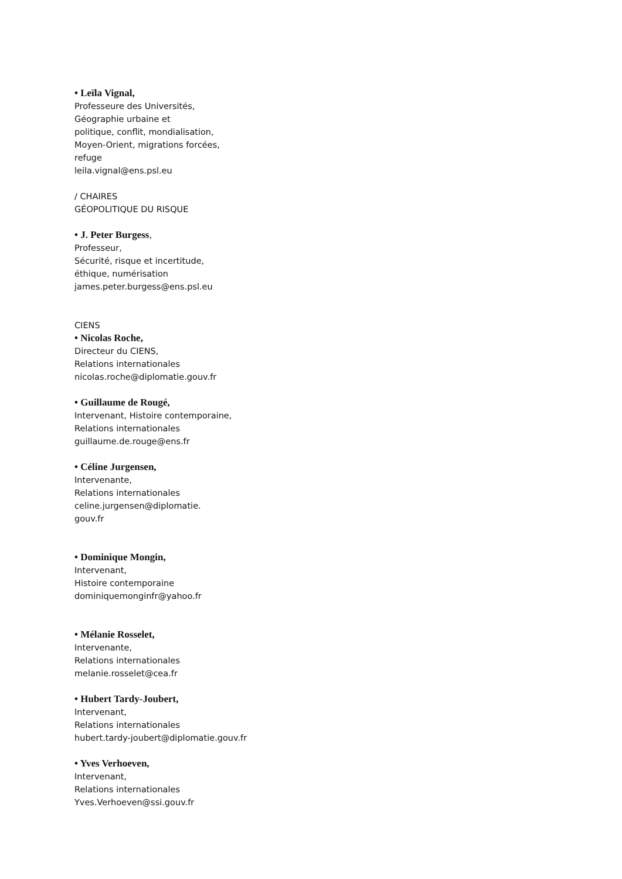• Leïla Vignal,
Professeure des Universités,
Géographie urbaine et
politique, conflit, mondialisation,
Moyen-Orient, migrations forcées,
refuge
leila.vignal@ens.psl.eu
/ CHAIRES
GÉOPOLITIQUE DU RISQUE
• J. Peter Burgess,
Professeur,
Sécurité, risque et incertitude,
éthique, numérisation
james.peter.burgess@ens.psl.eu
CIENS
• Nicolas Roche,
Directeur du CIENS,
Relations internationales
nicolas.roche@diplomatie.gouv.fr
• Guillaume de Rougé,
Intervenant, Histoire contemporaine,
Relations internationales
guillaume.de.rouge@ens.fr
• Céline Jurgensen,
Intervenante,
Relations internationales
celine.jurgensen@diplomatie.
gouv.fr
• Dominique Mongin,
Intervenant,
Histoire contemporaine
dominiquemonginfr@yahoo.fr
• Mélanie Rosselet,
Intervenante,
Relations internationales
melanie.rosselet@cea.fr
• Hubert Tardy-Joubert,
Intervenant,
Relations internationales
hubert.tardy-joubert@diplomatie.gouv.fr
• Yves Verhoeven,
Intervenant,
Relations internationales
Yves.Verhoeven@ssi.gouv.fr